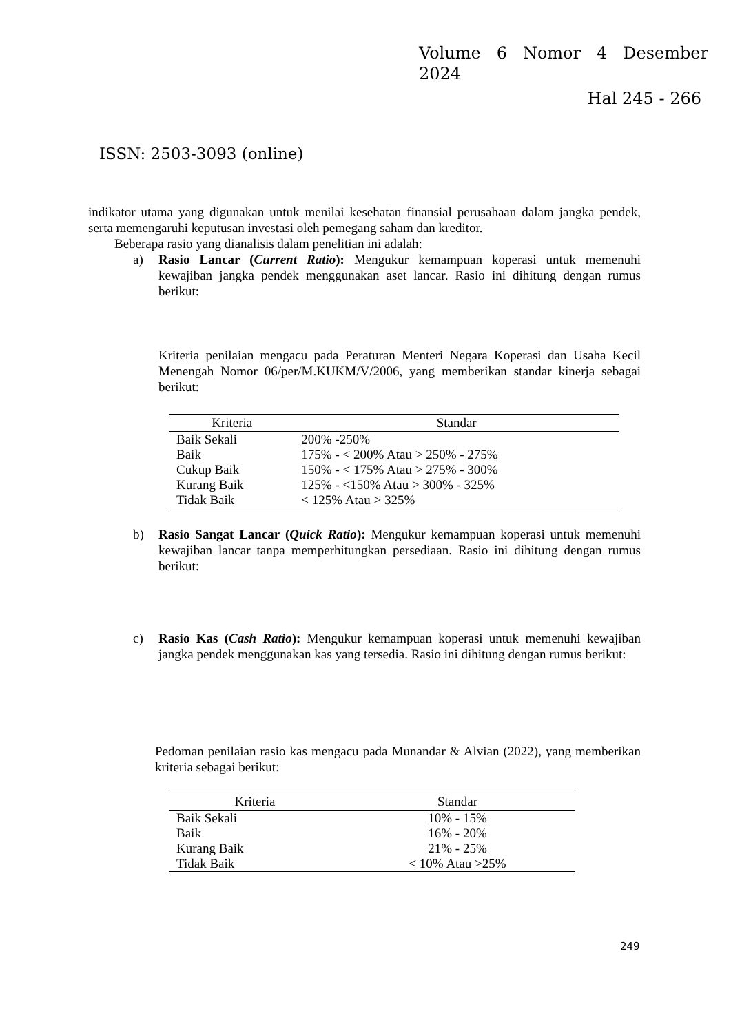Volume 6 Nomor 4 Desember
2024
Hal 245 - 266
ISSN: 2503-3093 (online)
indikator utama yang digunakan untuk menilai kesehatan finansial perusahaan dalam jangka pendek, serta memengaruhi keputusan investasi oleh pemegang saham dan kreditor.
Beberapa rasio yang dianalisis dalam penelitian ini adalah:
a) Rasio Lancar (Current Ratio): Mengukur kemampuan koperasi untuk memenuhi kewajiban jangka pendek menggunakan aset lancar. Rasio ini dihitung dengan rumus berikut:
Kriteria penilaian mengacu pada Peraturan Menteri Negara Koperasi dan Usaha Kecil Menengah Nomor 06/per/M.KUKM/V/2006, yang memberikan standar kinerja sebagai berikut:
| Kriteria | Standar |
| --- | --- |
| Baik Sekali | 200% -250% |
| Baik | 175% - < 200% Atau > 250% - 275% |
| Cukup Baik | 150% - < 175% Atau > 275% - 300% |
| Kurang Baik | 125% - <150% Atau > 300% - 325% |
| Tidak Baik | < 125% Atau > 325% |
b) Rasio Sangat Lancar (Quick Ratio): Mengukur kemampuan koperasi untuk memenuhi kewajiban lancar tanpa memperhitungkan persediaan. Rasio ini dihitung dengan rumus berikut:
c) Rasio Kas (Cash Ratio): Mengukur kemampuan koperasi untuk memenuhi kewajiban jangka pendek menggunakan kas yang tersedia. Rasio ini dihitung dengan rumus berikut:
Pedoman penilaian rasio kas mengacu pada Munandar & Alvian (2022), yang memberikan kriteria sebagai berikut:
| Kriteria | Standar |
| --- | --- |
| Baik Sekali | 10% - 15% |
| Baik | 16% - 20% |
| Kurang Baik | 21% - 25% |
| Tidak Baik | < 10% Atau >25% |
249